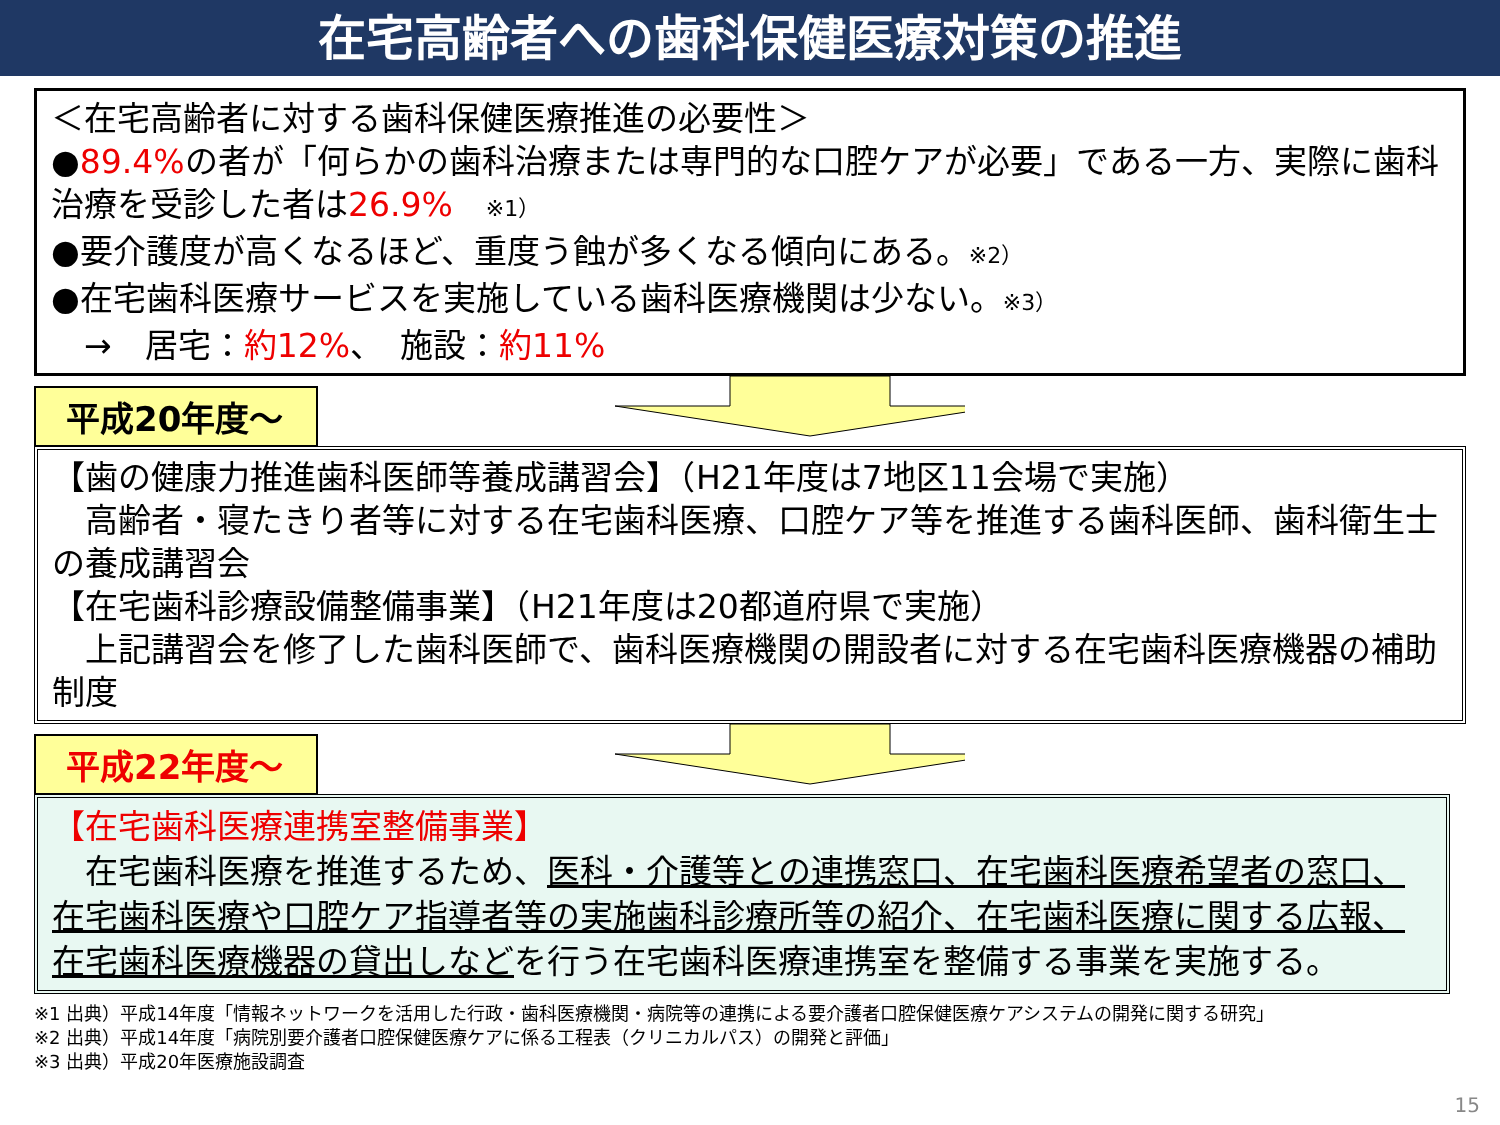在宅高齢者への歯科保健医療対策の推進
＜在宅高齢者に対する歯科保健医療推進の必要性＞
●89.4% の者が「何らかの歯科治療または専門的な口腔ケアが必要」である一方、実際に歯科治療を受診した者は26.9%　※1）
●要介護度が高くなるほど、重度う蝕が多くなる傾向にある。※2）
●在宅歯科医療サービスを実施している歯科医療機関は少ない。※3）
　→　居宅：約12%、　施設：約11%
平成20年度～
【歯の健康力推進歯科医師等養成講習会】（H21年度は7地区11会場で実施）
　高齢者・寝たきり者等に対する在宅歯科医療、口腔ケア等を推進する歯科医師、歯科衛生士の養成講習会
【在宅歯科診療設備整備事業】（H21年度は20都道府県で実施）
　上記講習会を修了した歯科医師で、歯科医療機関の開設者に対する在宅歯科医療機器の補助制度
平成22年度～
【在宅歯科医療連携室整備事業】
　在宅歯科医療を推進するため、医科・介護等との連携窓口、在宅歯科医療希望者の窓口、在宅歯科医療や口腔ケア指導者等の実施歯科診療所等の紹介、在宅歯科医療に関する広報、在宅歯科医療機器の貸出しなどを行う在宅歯科医療連携室を整備する事業を実施する。
※1 出典）平成14年度「情報ネットワークを活用した行政・歯科医療機関・病院等の連携による要介護者口腔保健医療ケアシステムの開発に関する研究」
※2 出典）平成14年度「病院別要介護者口腔保健医療ケアに係る工程表（クリニカルパス）の開発と評価」
※3 出典）平成20年医療施設調査
15